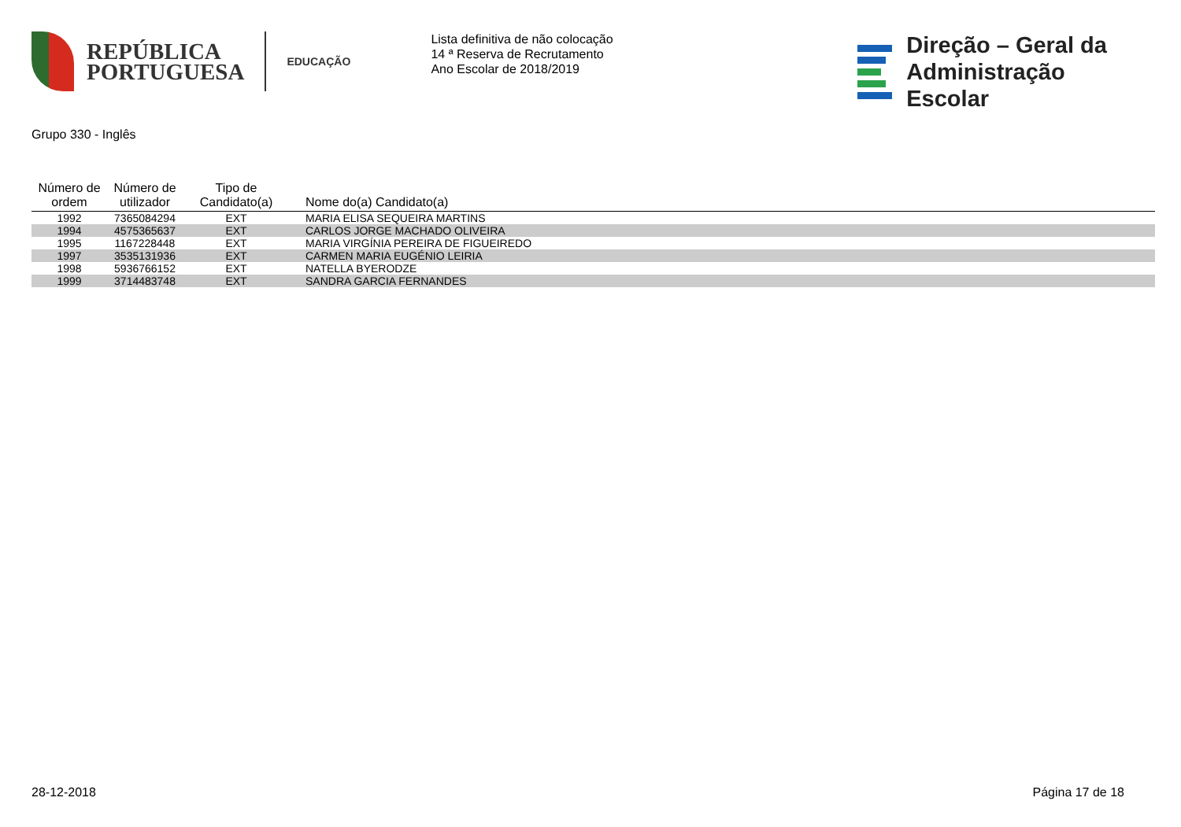REPÚBLICA
PORTUGUESA
EDUCAÇÃO
Lista definitiva de não colocação
14 ª Reserva de Recrutamento
Ano Escolar de 2018/2019
Direção – Geral da
Administração Escolar
Grupo 330 - Inglês
| Número de ordem | Número de utilizador | Tipo de Candidato(a) | Nome do(a) Candidato(a) |
| --- | --- | --- | --- |
| 1992 | 7365084294 | EXT | MARIA ELISA SEQUEIRA MARTINS |
| 1994 | 4575365637 | EXT | CARLOS JORGE MACHADO OLIVEIRA |
| 1995 | 1167228448 | EXT | MARIA VIRGÍNIA PEREIRA DE FIGUEIREDO |
| 1997 | 3535131936 | EXT | CARMEN MARIA EUGÉNIO LEIRIA |
| 1998 | 5936766152 | EXT | NATELLA BYERODZE |
| 1999 | 3714483748 | EXT | SANDRA GARCIA FERNANDES |
28-12-2018 Página 17 de 18